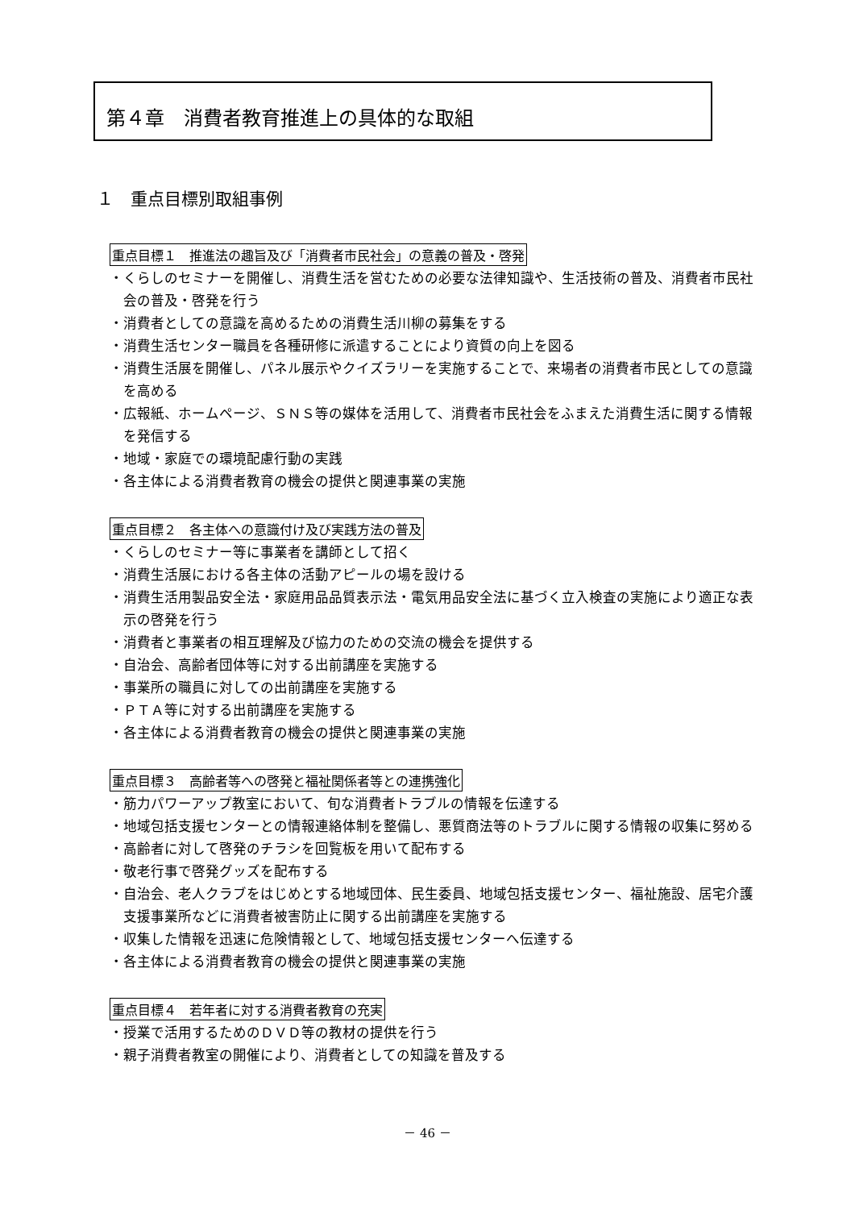第４章　消費者教育推進上の具体的な取組
１　重点目標別取組事例
重点目標１　推進法の趣旨及び「消費者市民社会」の意義の普及・啓発
・くらしのセミナーを開催し、消費生活を営むための必要な法律知識や、生活技術の普及、消費者市民社会の普及・啓発を行う
・消費者としての意識を高めるための消費生活川柳の募集をする
・消費生活センター職員を各種研修に派遣することにより資質の向上を図る
・消費生活展を開催し、パネル展示やクイズラリーを実施することで、来場者の消費者市民としての意識を高める
・広報紙、ホームページ、ＳＮＳ等の媒体を活用して、消費者市民社会をふまえた消費生活に関する情報を発信する
・地域・家庭での環境配慮行動の実践
・各主体による消費者教育の機会の提供と関連事業の実施
重点目標２　各主体への意識付け及び実践方法の普及
・くらしのセミナー等に事業者を講師として招く
・消費生活展における各主体の活動アピールの場を設ける
・消費生活用製品安全法・家庭用品品質表示法・電気用品安全法に基づく立入検査の実施により適正な表示の啓発を行う
・消費者と事業者の相互理解及び協力のための交流の機会を提供する
・自治会、高齢者団体等に対する出前講座を実施する
・事業所の職員に対しての出前講座を実施する
・ＰＴＡ等に対する出前講座を実施する
・各主体による消費者教育の機会の提供と関連事業の実施
重点目標３　高齢者等への啓発と福祉関係者等との連携強化
・筋力パワーアップ教室において、旬な消費者トラブルの情報を伝達する
・地域包括支援センターとの情報連絡体制を整備し、悪質商法等のトラブルに関する情報の収集に努める
・高齢者に対して啓発のチラシを回覧板を用いて配布する
・敬老行事で啓発グッズを配布する
・自治会、老人クラブをはじめとする地域団体、民生委員、地域包括支援センター、福祉施設、居宅介護支援事業所などに消費者被害防止に関する出前講座を実施する
・収集した情報を迅速に危険情報として、地域包括支援センターへ伝達する
・各主体による消費者教育の機会の提供と関連事業の実施
重点目標４　若年者に対する消費者教育の充実
・授業で活用するためのＤＶＤ等の教材の提供を行う
・親子消費者教室の開催により、消費者としての知識を普及する
－ 46 －